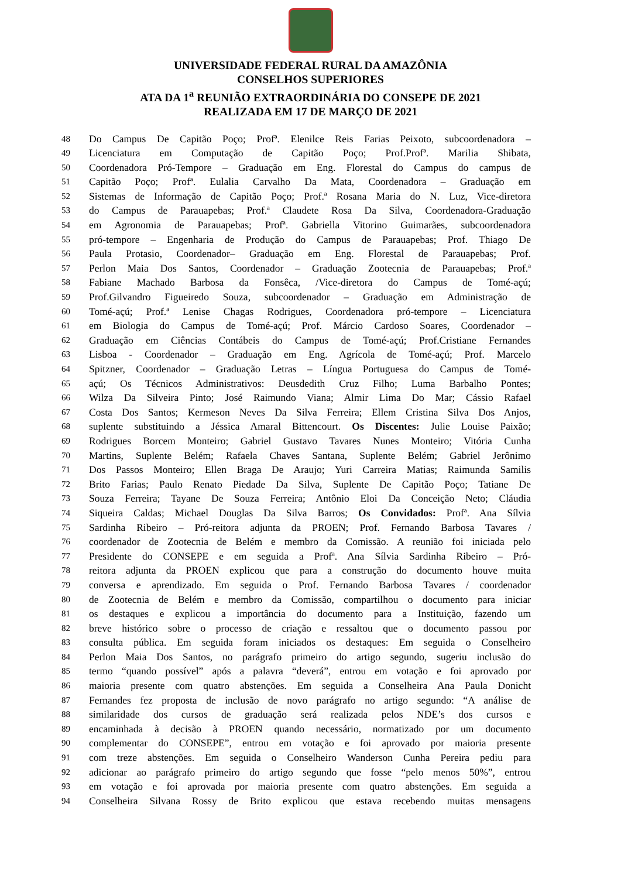UNIVERSIDADE FEDERAL RURAL DA AMAZÔNIA
CONSELHOS SUPERIORES
ATA DA 1<sup>a</sup> REUNIÃO EXTRAORDINÁRIA DO CONSEPE DE 2021
REALIZADA EM 17 DE MARÇO DE 2021
48 Do Campus De Capitão Poço; Profª. Elenilce Reis Farias Peixoto, subcoordenadora –
49 Licenciatura em Computação de Capitão Poço; Prof.Profª. Marilia Shibata,
50 Coordenadora Pró-Tempore – Graduação em Eng. Florestal do Campus do campus de
51 Capitão Poço; Profª. Eulalia Carvalho Da Mata, Coordenadora – Graduação em
52 Sistemas de Informação de Capitão Poço; Prof.ª Rosana Maria do N. Luz, Vice-diretora
53 do Campus de Parauapebas; Prof.ª Claudete Rosa Da Silva, Coordenadora-Graduação
54 em Agronomia de Parauapebas; Profª. Gabriella Vitorino Guimarães, subcoordenadora
55 pró-tempore – Engenharia de Produção do Campus de Parauapebas; Prof. Thiago De
56 Paula Protasio, Coordenador– Graduação em Eng. Florestal de Parauapebas; Prof.
57 Perlon Maia Dos Santos, Coordenador – Graduação Zootecnia de Parauapebas; Prof.ª
58 Fabiane Machado Barbosa da Fonsêca, /Vice-diretora do Campus de Tomé-açú;
59 Prof.Gilvandro Figueiredo Souza, subcoordenador – Graduação em Administração de
60 Tomé-açú; Prof.ª Lenise Chagas Rodrigues, Coordenadora pró-tempore – Licenciatura
61 em Biologia do Campus de Tomé-açú; Prof. Márcio Cardoso Soares, Coordenador –
62 Graduação em Ciências Contábeis do Campus de Tomé-açú; Prof.Cristiane Fernandes
63 Lisboa - Coordenador – Graduação em Eng. Agrícola de Tomé-açú; Prof. Marcelo
64 Spitzner, Coordenador – Graduação Letras – Língua Portuguesa do Campus de Tomé-
65 açú; Os Técnicos Administrativos: Deusdedith Cruz Filho; Luma Barbalho Pontes;
66 Wilza Da Silveira Pinto; José Raimundo Viana; Almir Lima Do Mar; Cássio Rafael
67 Costa Dos Santos; Kermeson Neves Da Silva Ferreira; Ellem Cristina Silva Dos Anjos,
68 suplente substituindo a Jéssica Amaral Bittencourt. Os Discentes: Julie Louise Paixão;
69 Rodrigues Borcem Monteiro; Gabriel Gustavo Tavares Nunes Monteiro; Vitória Cunha
70 Martins, Suplente Belém; Rafaela Chaves Santana, Suplente Belém; Gabriel Jerônimo
71 Dos Passos Monteiro; Ellen Braga De Araujo; Yuri Carreira Matias; Raimunda Samilis
72 Brito Farias; Paulo Renato Piedade Da Silva, Suplente De Capitão Poço; Tatiane De
73 Souza Ferreira; Tayane De Souza Ferreira; Antônio Eloi Da Conceição Neto; Cláudia
74 Siqueira Caldas; Michael Douglas Da Silva Barros; Os Convidados: Profª. Ana Sílvia
75 Sardinha Ribeiro – Pró-reitora adjunta da PROEN; Prof. Fernando Barbosa Tavares /
76 coordenador de Zootecnia de Belém e membro da Comissão. A reunião foi iniciada pelo
77 Presidente do CONSEPE e em seguida a Profª. Ana Sílvia Sardinha Ribeiro – Pró-
78 reitora adjunta da PROEN explicou que para a construção do documento houve muita
79 conversa e aprendizado. Em seguida o Prof. Fernando Barbosa Tavares / coordenador
80 de Zootecnia de Belém e membro da Comissão, compartilhou o documento para iniciar
81 os destaques e explicou a importância do documento para a Instituição, fazendo um
82 breve histórico sobre o processo de criação e ressaltou que o documento passou por
83 consulta pública. Em seguida foram iniciados os destaques: Em seguida o Conselheiro
84 Perlon Maia Dos Santos, no parágrafo primeiro do artigo segundo, sugeriu inclusão do
85 termo “quando possível” após a palavra “deverá”, entrou em votação e foi aprovado por
86 maioria presente com quatro abstenções. Em seguida a Conselheira Ana Paula Donicht
87 Fernandes fez proposta de inclusão de novo parágrafo no artigo segundo: “A análise de
88 similaridade dos cursos de graduação será realizada pelos NDE’s dos cursos e
89 encaminhada à decisão à PROEN quando necessário, normatizado por um documento
90 complementar do CONSEPE”, entrou em votação e foi aprovado por maioria presente
91 com treze abstenções. Em seguida o Conselheiro Wanderson Cunha Pereira pediu para
92 adicionar ao parágrafo primeiro do artigo segundo que fosse “pelo menos 50%”, entrou
93 em votação e foi aprovada por maioria presente com quatro abstenções. Em seguida a
94 Conselheira Silvana Rossy de Brito explicou que estava recebendo muitas mensagens